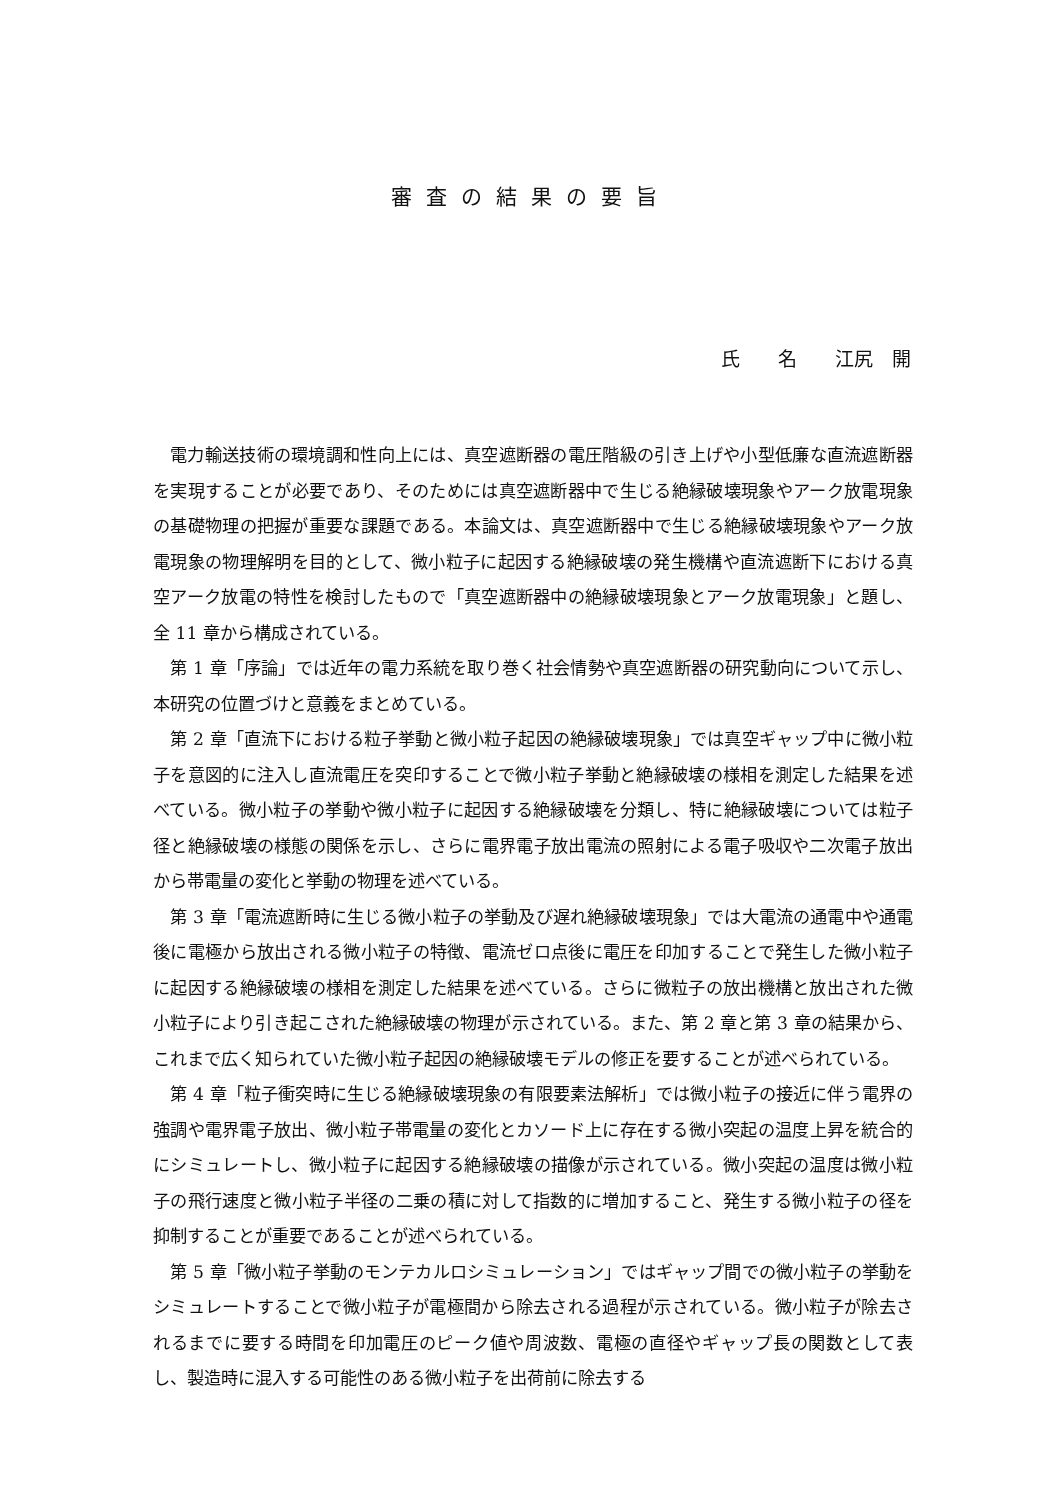審査の結果の要旨
氏　　名　　江尻　開
電力輸送技術の環境調和性向上には、真空遮断器の電圧階級の引き上げや小型低廉な直流遮断器を実現することが必要であり、そのためには真空遮断器中で生じる絶縁破壊現象やアーク放電現象の基礎物理の把握が重要な課題である。本論文は、真空遮断器中で生じる絶縁破壊現象やアーク放電現象の物理解明を目的として、微小粒子に起因する絶縁破壊の発生機構や直流遮断下における真空アーク放電の特性を検討したもので「真空遮断器中の絶縁破壊現象とアーク放電現象」と題し、全 11 章から構成されている。
第 1 章「序論」では近年の電力系統を取り巻く社会情勢や真空遮断器の研究動向について示し、本研究の位置づけと意義をまとめている。
第 2 章「直流下における粒子挙動と微小粒子起因の絶縁破壊現象」では真空ギャップ中に微小粒子を意図的に注入し直流電圧を突印することで微小粒子挙動と絶縁破壊の様相を測定した結果を述べている。微小粒子の挙動や微小粒子に起因する絶縁破壊を分類し、特に絶縁破壊については粒子径と絶縁破壊の様態の関係を示し、さらに電界電子放出電流の照射による電子吸収や二次電子放出から帯電量の変化と挙動の物理を述べている。
第 3 章「電流遮断時に生じる微小粒子の挙動及び遅れ絶縁破壊現象」では大電流の通電中や通電後に電極から放出される微小粒子の特徴、電流ゼロ点後に電圧を印加することで発生した微小粒子に起因する絶縁破壊の様相を測定した結果を述べている。さらに微粒子の放出機構と放出された微小粒子により引き起こされた絶縁破壊の物理が示されている。また、第 2 章と第 3 章の結果から、これまで広く知られていた微小粒子起因の絶縁破壊モデルの修正を要することが述べられている。
第 4 章「粒子衝突時に生じる絶縁破壊現象の有限要素法解析」では微小粒子の接近に伴う電界の強調や電界電子放出、微小粒子帯電量の変化とカソード上に存在する微小突起の温度上昇を統合的にシミュレートし、微小粒子に起因する絶縁破壊の描像が示されている。微小突起の温度は微小粒子の飛行速度と微小粒子半径の二乗の積に対して指数的に増加すること、発生する微小粒子の径を抑制することが重要であることが述べられている。
第 5 章「微小粒子挙動のモンテカルロシミュレーション」ではギャップ間での微小粒子の挙動をシミュレートすることで微小粒子が電極間から除去される過程が示されている。微小粒子が除去されるまでに要する時間を印加電圧のピーク値や周波数、電極の直径やギャップ長の関数として表し、製造時に混入する可能性のある微小粒子を出荷前に除去する